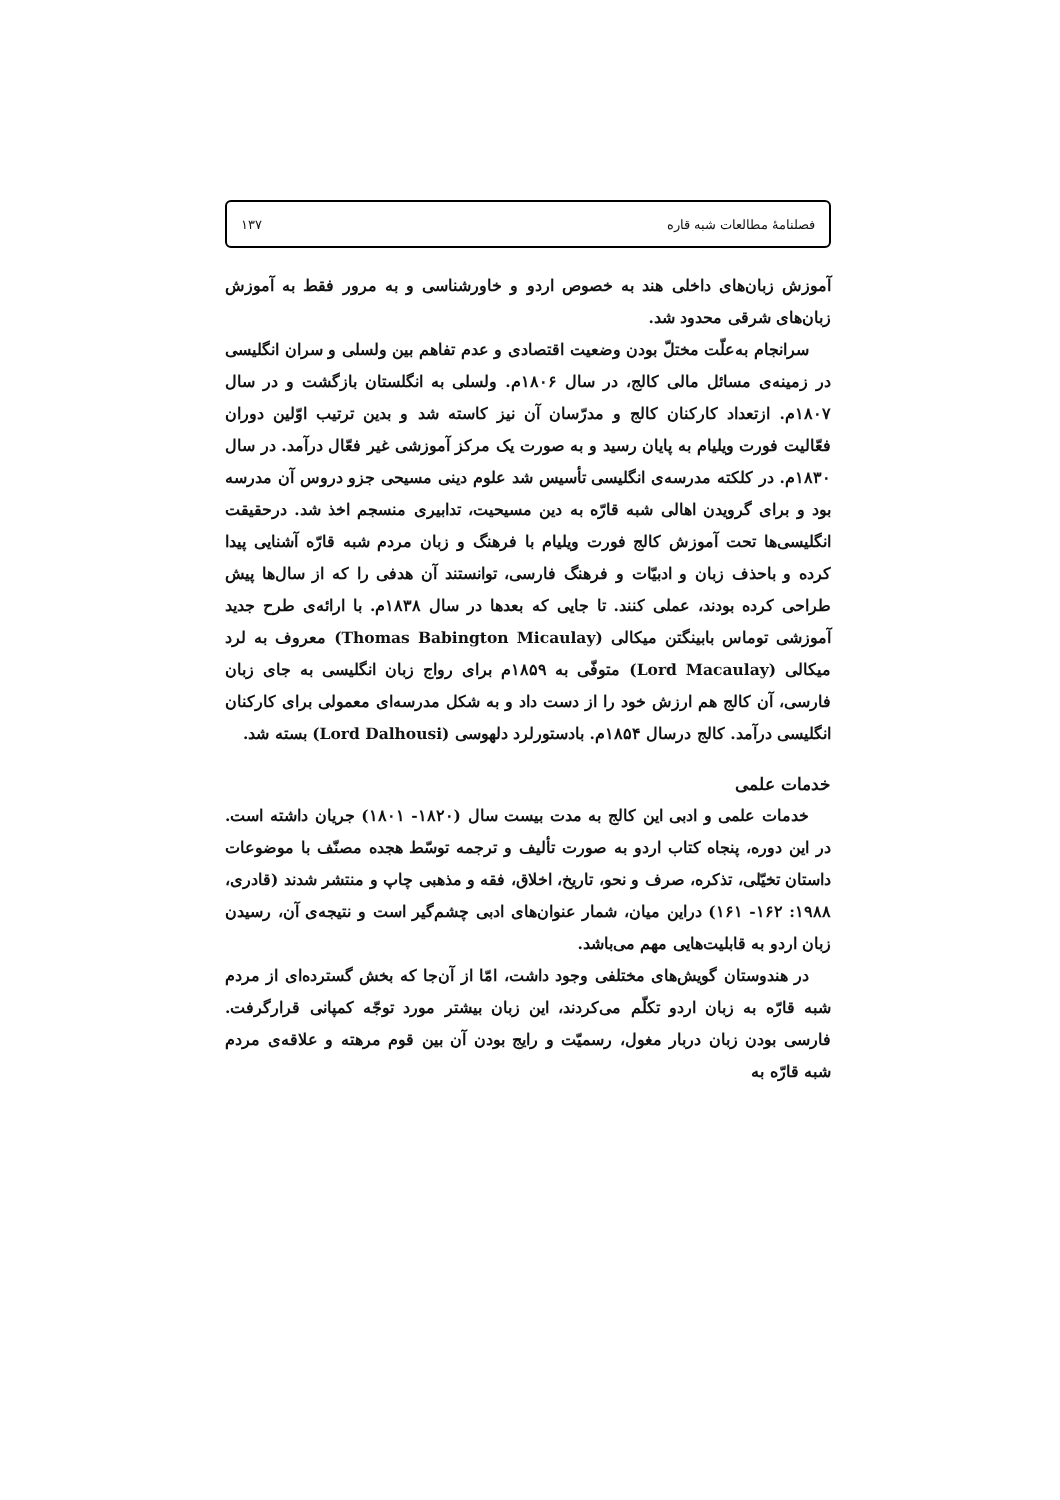فصلنامهٔ مطالعات شبه قاره ۱۳۷
آموزش زبان‌های داخلی هند به خصوص اردو و خاورشناسی و به مرور فقط به آموزش زبان‌های شرقی محدود شد.
سرانجام به‌علّت مختلّ بودن وضعیت اقتصادی و عدم تفاهم بین ولسلی و سران انگلیسی در زمینه‌ی مسائل مالی کالج، در سال ۱۸۰۶م. ولسلی به انگلستان بازگشت و در سال ۱۸۰۷م. ازتعداد کارکنان کالج و مدرّسان آن نیز کاسته شد و بدین ترتیب اوّلین دوران فعّالیت فورت ویلیام به پایان رسید و به صورت یک مرکز آموزشی غیر فعّال درآمد. در سال ۱۸۳۰م. در کلکته مدرسه‌ی انگلیسی تأسیس شد علوم دینی مسیحی جزو دروس آن مدرسه بود و برای گرویدن اهالی شبه قارّه به دین مسیحیت، تدابیری منسجم اخذ شد. درحقیقت انگلیسی‌ها تحت آموزش کالج فورت ویلیام با فرهنگ و زبان مردم شبه قارّه آشنایی پیدا کرده و باحذف زبان و ادبیّات و فرهنگ فارسی، توانستند آن هدفی را که از سال‌ها پیش طراحی کرده بودند، عملی کنند. تا جایی که بعدها در سال ۱۸۳۸م. با ارائه‌ی طرح جدید آموزشی توماس بابینگتن میکالی (Thomas Babington Micaulay) معروف به لرد میکالی (Lord Macaulay) متوفّی به ۱۸۵۹م برای رواج زبان انگلیسی به جای زبان فارسی، آن کالج هم ارزش خود را از دست داد و به شکل مدرسه‌ای معمولی برای کارکنان انگلیسی درآمد. کالج درسال ۱۸۵۴م. بادستورلرد دلهوسی (Lord Dalhousi) بسته شد.
خدمات علمی
خدمات علمی و ادبی این کالج به مدت بیست سال (۱۸۲۰- ۱۸۰۱) جریان داشته است. در این دوره، پنجاه کتاب اردو به صورت تألیف و ترجمه توسّط هجده مصنّف با موضوعات داستان تخیّلی، تذکره، صرف و نحو، تاریخ، اخلاق، فقه و مذهبی چاپ و منتشر شدند (قادری، ۱۹۸۸: ۱۶۲- ۱۶۱) دراین میان، شمار عنوان‌های ادبی چشم‌گیر است و نتیجه‌ی آن، رسیدن زبان اردو به قابلیت‌هایی مهم می‌باشد.
در هندوستان گویش‌های مختلفی وجود داشت، امّا از آن‌جا که بخش گسترده‌ای از مردم شبه قارّه به زبان اردو تکلّم می‌کردند، این زبان بیشتر مورد توجّه کمپانی قرارگرفت. فارسی بودن زبان دربار مغول، رسمیّت و رایج بودن آن بین قوم مرهته و علاقه‌ی مردم شبه قارّه به